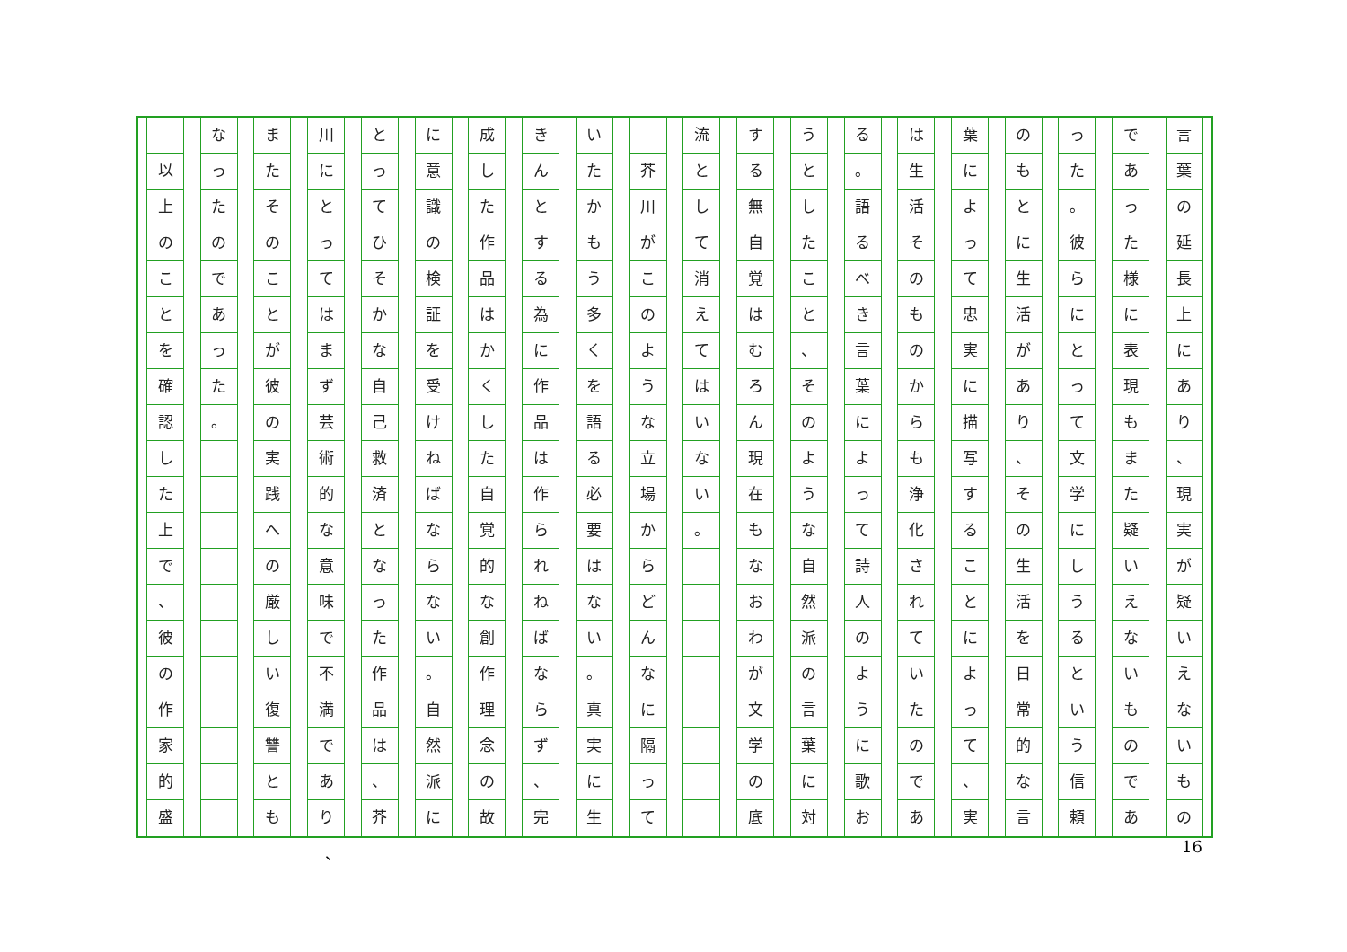言葉の延長上にあり
、
現実が疑いえないもの
であった様に表現もまた疑いえないものであ
った
。
彼らにとって文学にしうるという信頼
のもとに生活があり
、
その生活を日常的な言
葉によって忠実に描写することによって
、
実
は生活そのものからも浄化されていたのであ
る
。
語るべき言葉によって詩人のように歌お
うとしたこと
、
そのような自然派の言葉に対
する無自覚はむろん現在もなおわが文学の底
流として消えてはいない
。
芥川がこのような立場からどんなに隔って
いたかもう多くを語る必要はない
。
真実に生
きんとする為に作品は作られねばならず
、
完
成した作品はかくした自覚的な創作理念の故
に意識の検証を受けねばならない
。
自然派に
とってひそかな自己救済となった作品は
、
芥
川にとってはまず芸術的な意味で不満であり
またそのことが彼の実践への厳しい復讐とも
なったのであった
。
以上のことを確認した上で
、
彼の作家的盛
、 16